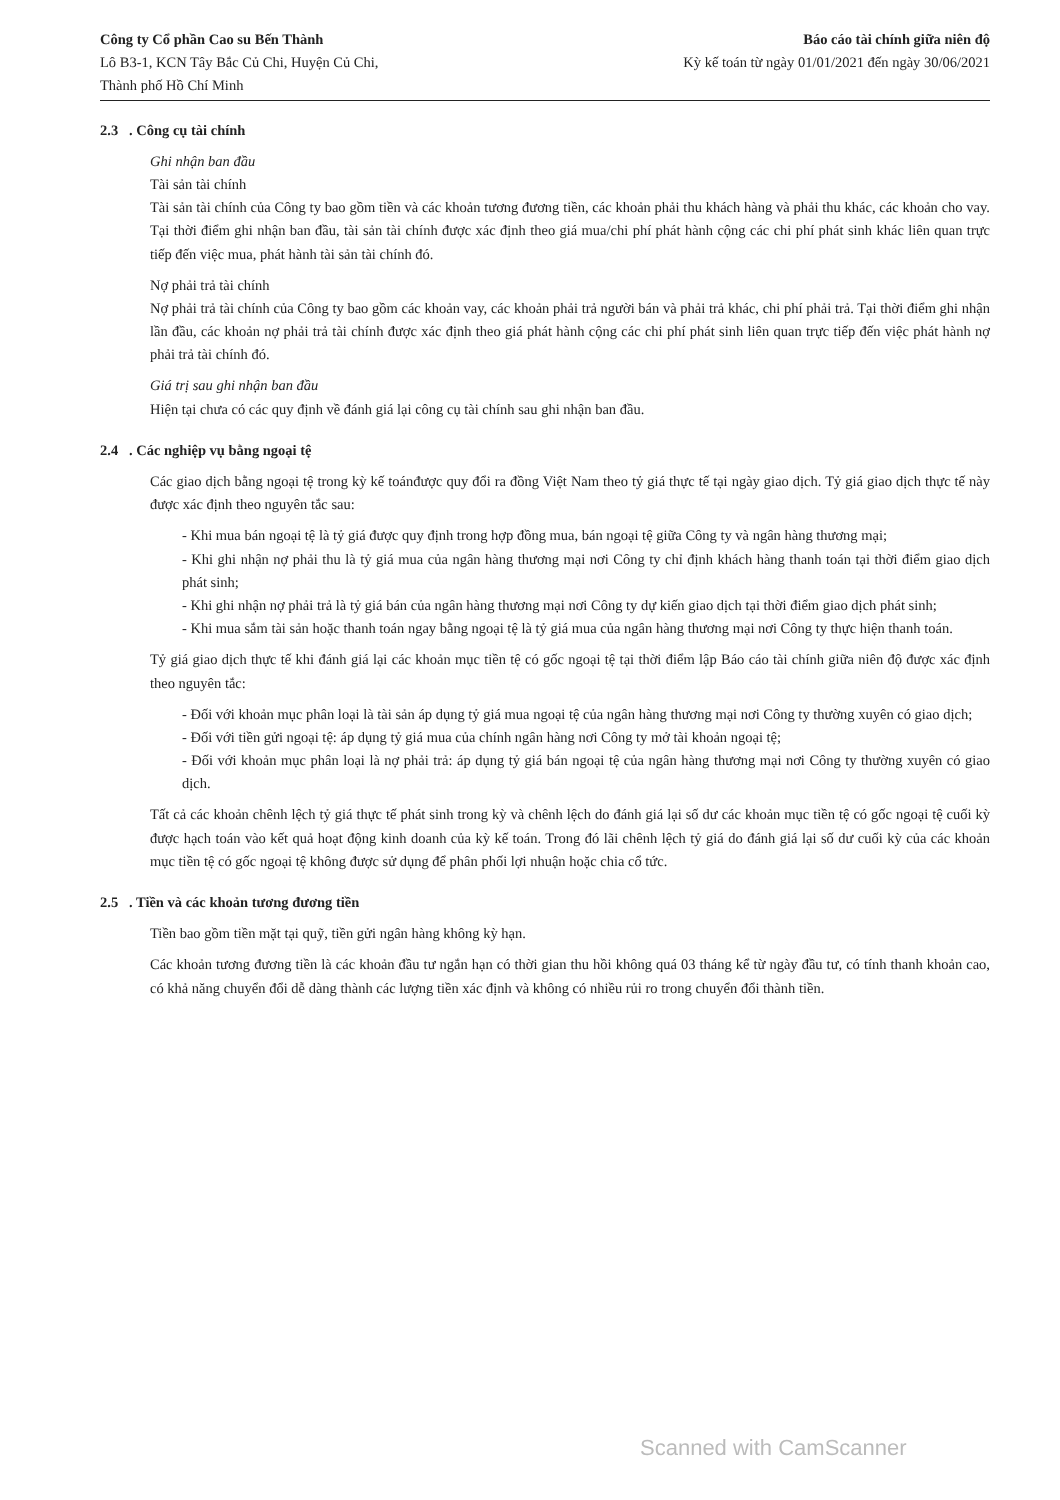Công ty Cổ phần Cao su Bến Thành
Lô B3-1, KCN Tây Bắc Củ Chi, Huyện Củ Chi,
Thành phố Hồ Chí Minh
Báo cáo tài chính giữa niên độ
Kỳ kế toán từ ngày 01/01/2021 đến ngày 30/06/2021
2.3 . Công cụ tài chính
Ghi nhận ban đầu
Tài sản tài chính
Tài sản tài chính của Công ty bao gồm tiền và các khoản tương đương tiền, các khoản phải thu khách hàng và phải thu khác, các khoản cho vay. Tại thời điểm ghi nhận ban đầu, tài sản tài chính được xác định theo giá mua/chi phí phát hành cộng các chi phí phát sinh khác liên quan trực tiếp đến việc mua, phát hành tài sản tài chính đó.
Nợ phải trả tài chính
Nợ phải trả tài chính của Công ty bao gồm các khoản vay, các khoản phải trả người bán và phải trả khác, chi phí phải trả. Tại thời điểm ghi nhận lần đầu, các khoản nợ phải trả tài chính được xác định theo giá phát hành cộng các chi phí phát sinh liên quan trực tiếp đến việc phát hành nợ phải trả tài chính đó.
Giá trị sau ghi nhận ban đầu
Hiện tại chưa có các quy định về đánh giá lại công cụ tài chính sau ghi nhận ban đầu.
2.4 . Các nghiệp vụ bằng ngoại tệ
Các giao dịch bằng ngoại tệ trong kỳ kế toánđược quy đổi ra đồng Việt Nam theo tỷ giá thực tế tại ngày giao dịch. Tỷ giá giao dịch thực tế này được xác định theo nguyên tắc sau:
- Khi mua bán ngoại tệ là tỷ giá được quy định trong hợp đồng mua, bán ngoại tệ giữa Công ty và ngân hàng thương mại;
- Khi ghi nhận nợ phải thu là tỷ giá mua của ngân hàng thương mại nơi Công ty chỉ định khách hàng thanh toán tại thời điểm giao dịch phát sinh;
- Khi ghi nhận nợ phải trả là tỷ giá bán của ngân hàng thương mại nơi Công ty dự kiến giao dịch tại thời điểm giao dịch phát sinh;
- Khi mua sắm tài sản hoặc thanh toán ngay bằng ngoại tệ là tỷ giá mua của ngân hàng thương mại nơi Công ty thực hiện thanh toán.
Tỷ giá giao dịch thực tế khi đánh giá lại các khoản mục tiền tệ có gốc ngoại tệ tại thời điểm lập Báo cáo tài chính giữa niên độ được xác định theo nguyên tắc:
- Đối với khoản mục phân loại là tài sản áp dụng tỷ giá mua ngoại tệ của ngân hàng thương mại nơi Công ty thường xuyên có giao dịch;
- Đối với tiền gửi ngoại tệ: áp dụng tỷ giá mua của chính ngân hàng nơi Công ty mở tài khoản ngoại tệ;
- Đối với khoản mục phân loại là nợ phải trả: áp dụng tỷ giá bán ngoại tệ của ngân hàng thương mại nơi Công ty thường xuyên có giao dịch.
Tất cả các khoản chênh lệch tỷ giá thực tế phát sinh trong kỳ và chênh lệch do đánh giá lại số dư các khoản mục tiền tệ có gốc ngoại tệ cuối kỳ được hạch toán vào kết quả hoạt động kinh doanh của kỳ kế toán. Trong đó lãi chênh lệch tỷ giá do đánh giá lại số dư cuối kỳ của các khoản mục tiền tệ có gốc ngoại tệ không được sử dụng để phân phối lợi nhuận hoặc chia cổ tức.
2.5 . Tiền và các khoản tương đương tiền
Tiền bao gồm tiền mặt tại quỹ, tiền gửi ngân hàng không kỳ hạn.
Các khoản tương đương tiền là các khoản đầu tư ngắn hạn có thời gian thu hồi không quá 03 tháng kể từ ngày đầu tư, có tính thanh khoản cao, có khả năng chuyển đổi dễ dàng thành các lượng tiền xác định và không có nhiều rủi ro trong chuyển đổi thành tiền.
Scanned with CamScanner